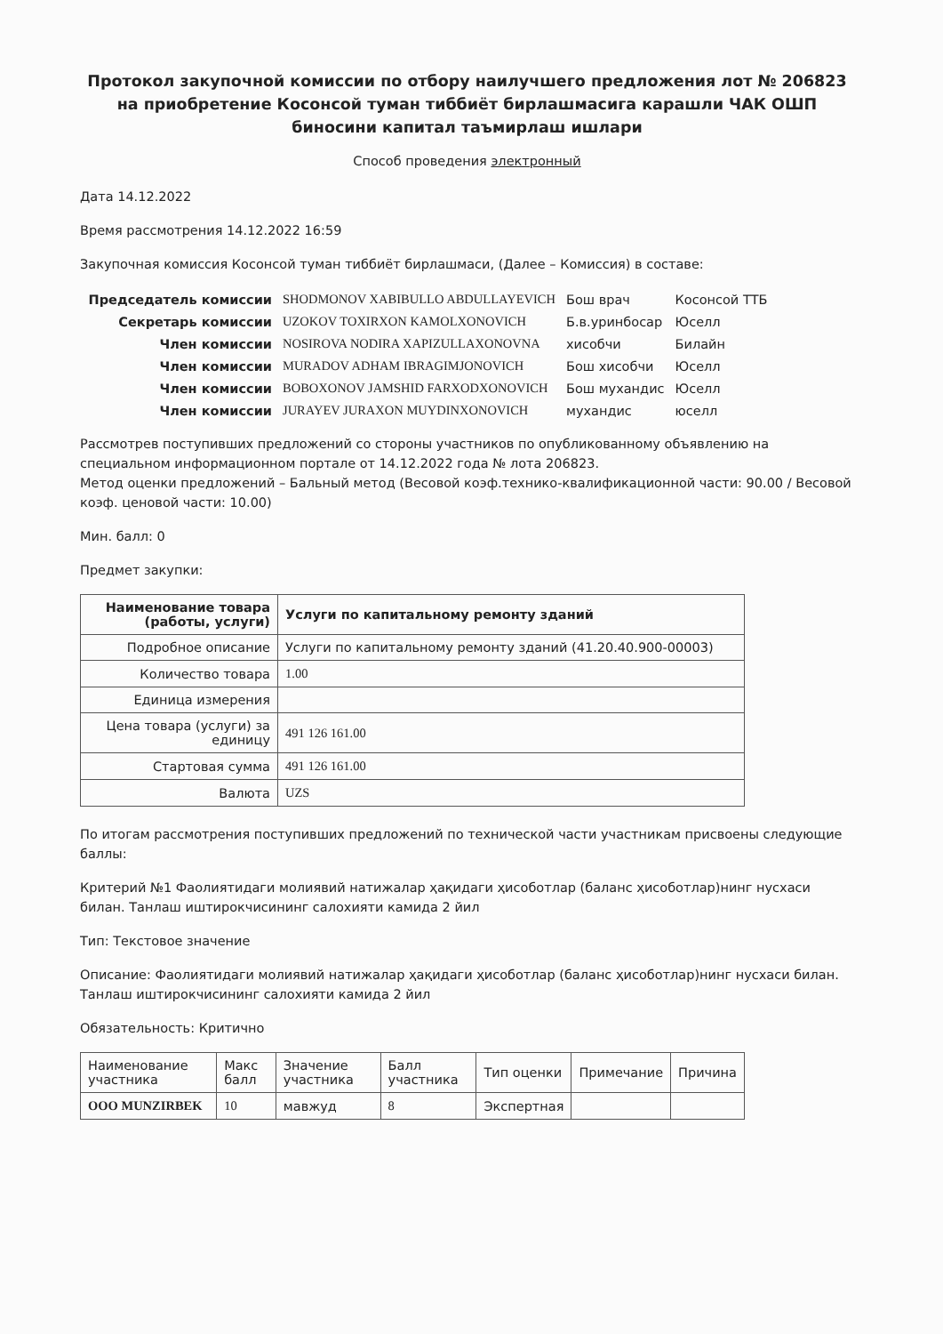Протокол закупочной комиссии по отбору наилучшего предложения лот № 206823 на приобретение Косонсой туман тиббиёт бирлашмасига карашли ЧАК ОШП биносини капитал таъмирлаш ишлари
Способ проведения электронный
Дата 14.12.2022
Время рассмотрения 14.12.2022 16:59
Закупочная комиссия Косонсой туман тиббиёт бирлашмаси, (Далее – Комиссия) в составе:
| Председатель комиссии | SHODMONOV XABIBULLO ABDULLAYEVICH | Бош врач | Косонсой ТТБ |
| Секретарь комиссии | UZOKOV TOXIRXON KAMOLXONOVICH | Б.в.уринбосар | Юселл |
| Член комиссии | NOSIROVA NODIRA XAPIZULLAXONOVNA | хисобчи | Билайн |
| Член комиссии | MURADOV ADHAM IBRAGIMJONOVICH | Бош хисобчи | Юселл |
| Член комиссии | BOBOXONOV JAMSHID FARXODXONOVICH | Бош мухандис | Юселл |
| Член комиссии | JURAYEV JURAXON MUYDINXONOVICH | мухандис | юселл |
Рассмотрев поступивших предложений со стороны участников по опубликованному объявлению на специальном информационном портале от 14.12.2022 года № лота 206823.
Метод оценки предложений – Бальный метод (Весовой коэф.технико-квалификационной части: 90.00 / Весовой коэф. ценовой части: 10.00)
Мин. балл: 0
Предмет закупки:
| Наименование товара (работы, услуги) | Услуги по капитальному ремонту зданий |
| Подробное описание | Услуги по капитальному ремонту зданий (41.20.40.900-00003) |
| Количество товара | 1.00 |
| Единица измерения | |
| Цена товара (услуги) за единицу | 491 126 161.00 |
| Стартовая сумма | 491 126 161.00 |
| Валюта | UZS |
По итогам рассмотрения поступивших предложений по технической части участникам присвоены следующие баллы:
Критерий №1 Фаолиятидаги молиявий натижалар ҳақидаги ҳисоботлар (баланс ҳисоботлар)нинг нусхаси билан. Танлаш иштирокчисининг салохияти камида 2 йил
Тип: Текстовое значение
Описание: Фаолиятидаги молиявий натижалар ҳақидаги ҳисоботлар (баланс ҳисоботлар)нинг нусхаси билан. Танлаш иштирокчисининг салохияти камида 2 йил
Обязательность: Критично
| Наименование участника | Макс балл | Значение участника | Балл участника | Тип оценки | Примечание | Причина |
| ООО MUNZIRBEK | 10 | мавжуд | 8 | Экспертная | | |